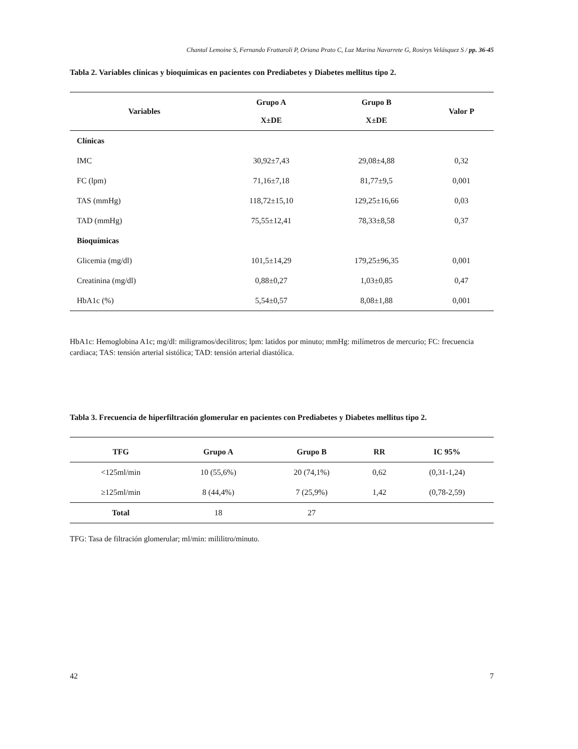Chantal Lemoine S, Fernando Frattaroli P, Oriana Prato C, Luz Marina Navarrete G, Rosirys Velásquez S / pp. 36-45
Tabla 2. Variables clínicas y bioquímicas en pacientes con Prediabetes y Diabetes mellitus tipo 2.
| Variables | Grupo A X±DE | Grupo B X±DE | Valor P |
| --- | --- | --- | --- |
| Clínicas | | | |
| IMC | 30,92±7,43 | 29,08±4,88 | 0,32 |
| FC (lpm) | 71,16±7,18 | 81,77±9,5 | 0,001 |
| TAS (mmHg) | 118,72±15,10 | 129,25±16,66 | 0,03 |
| TAD (mmHg) | 75,55±12,41 | 78,33±8,58 | 0,37 |
| Bioquímicas | | | |
| Glicemia (mg/dl) | 101,5±14,29 | 179,25±96,35 | 0,001 |
| Creatinina (mg/dl) | 0,88±0,27 | 1,03±0,85 | 0,47 |
| HbA1c (%) | 5,54±0,57 | 8,08±1,88 | 0,001 |
HbA1c: Hemoglobina A1c; mg/dl: miligramos/decilitros; lpm: latidos por minuto; mmHg: milímetros de mercurio; FC: frecuencia cardiaca; TAS: tensión arterial sistólica; TAD: tensión arterial diastólica.
Tabla 3. Frecuencia de hiperfiltración glomerular en pacientes con Prediabetes y Diabetes mellitus tipo 2.
| TFG | Grupo A | Grupo B | RR | IC 95% |
| --- | --- | --- | --- | --- |
| <125ml/min | 10 (55,6%) | 20 (74,1%) | 0,62 | (0,31-1,24) |
| ≥125ml/min | 8 (44,4%) | 7 (25,9%) | 1,42 | (0,78-2,59) |
| Total | 18 | 27 | | |
TFG: Tasa de filtración glomerular; ml/min: mililitro/minuto.
42 7